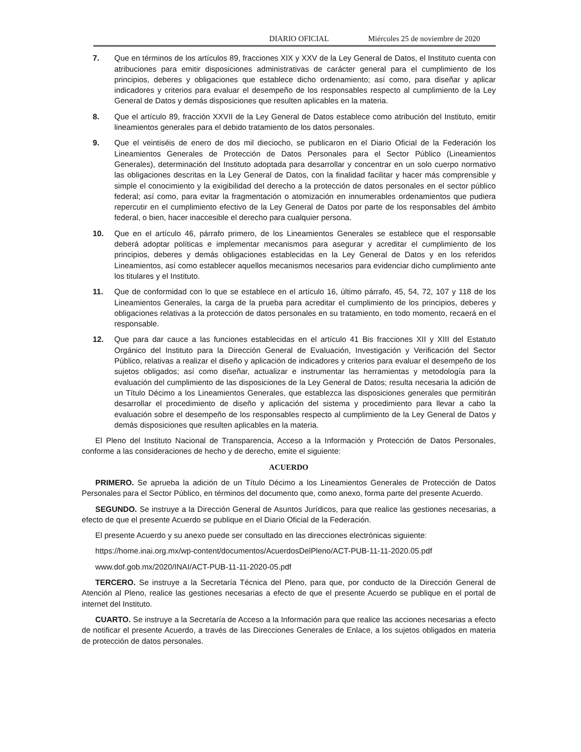DIARIO OFICIAL Miércoles 25 de noviembre de 2020
7. Que en términos de los artículos 89, fracciones XIX y XXV de la Ley General de Datos, el Instituto cuenta con atribuciones para emitir disposiciones administrativas de carácter general para el cumplimiento de los principios, deberes y obligaciones que establece dicho ordenamiento; así como, para diseñar y aplicar indicadores y criterios para evaluar el desempeño de los responsables respecto al cumplimiento de la Ley General de Datos y demás disposiciones que resulten aplicables en la materia.
8. Que el artículo 89, fracción XXVII de la Ley General de Datos establece como atribución del Instituto, emitir lineamientos generales para el debido tratamiento de los datos personales.
9. Que el veintiséis de enero de dos mil dieciocho, se publicaron en el Diario Oficial de la Federación los Lineamientos Generales de Protección de Datos Personales para el Sector Público (Lineamientos Generales), determinación del Instituto adoptada para desarrollar y concentrar en un solo cuerpo normativo las obligaciones descritas en la Ley General de Datos, con la finalidad facilitar y hacer más comprensible y simple el conocimiento y la exigibilidad del derecho a la protección de datos personales en el sector público federal; así como, para evitar la fragmentación o atomización en innumerables ordenamientos que pudiera repercutir en el cumplimiento efectivo de la Ley General de Datos por parte de los responsables del ámbito federal, o bien, hacer inaccesible el derecho para cualquier persona.
10. Que en el artículo 46, párrafo primero, de los Lineamientos Generales se establece que el responsable deberá adoptar políticas e implementar mecanismos para asegurar y acreditar el cumplimiento de los principios, deberes y demás obligaciones establecidas en la Ley General de Datos y en los referidos Lineamientos, así como establecer aquellos mecanismos necesarios para evidenciar dicho cumplimiento ante los titulares y el Instituto.
11. Que de conformidad con lo que se establece en el artículo 16, último párrafo, 45, 54, 72, 107 y 118 de los Lineamientos Generales, la carga de la prueba para acreditar el cumplimiento de los principios, deberes y obligaciones relativas a la protección de datos personales en su tratamiento, en todo momento, recaerá en el responsable.
12. Que para dar cauce a las funciones establecidas en el artículo 41 Bis fracciones XII y XIII del Estatuto Orgánico del Instituto para la Dirección General de Evaluación, Investigación y Verificación del Sector Público, relativas a realizar el diseño y aplicación de indicadores y criterios para evaluar el desempeño de los sujetos obligados; así como diseñar, actualizar e instrumentar las herramientas y metodología para la evaluación del cumplimiento de las disposiciones de la Ley General de Datos; resulta necesaria la adición de un Título Décimo a los Lineamientos Generales, que establezca las disposiciones generales que permitirán desarrollar el procedimiento de diseño y aplicación del sistema y procedimiento para llevar a cabo la evaluación sobre el desempeño de los responsables respecto al cumplimiento de la Ley General de Datos y demás disposiciones que resulten aplicables en la materia.
El Pleno del Instituto Nacional de Transparencia, Acceso a la Información y Protección de Datos Personales, conforme a las consideraciones de hecho y de derecho, emite el siguiente:
ACUERDO
PRIMERO. Se aprueba la adición de un Título Décimo a los Lineamientos Generales de Protección de Datos Personales para el Sector Público, en términos del documento que, como anexo, forma parte del presente Acuerdo.
SEGUNDO. Se instruye a la Dirección General de Asuntos Jurídicos, para que realice las gestiones necesarias, a efecto de que el presente Acuerdo se publique en el Diario Oficial de la Federación.
El presente Acuerdo y su anexo puede ser consultado en las direcciones electrónicas siguiente:
https://home.inai.org.mx/wp-content/documentos/AcuerdosDelPleno/ACT-PUB-11-11-2020.05.pdf
www.dof.gob.mx/2020/INAI/ACT-PUB-11-11-2020-05.pdf
TERCERO. Se instruye a la Secretaría Técnica del Pleno, para que, por conducto de la Dirección General de Atención al Pleno, realice las gestiones necesarias a efecto de que el presente Acuerdo se publique en el portal de internet del Instituto.
CUARTO. Se instruye a la Secretaría de Acceso a la Información para que realice las acciones necesarias a efecto de notificar el presente Acuerdo, a través de las Direcciones Generales de Enlace, a los sujetos obligados en materia de protección de datos personales.